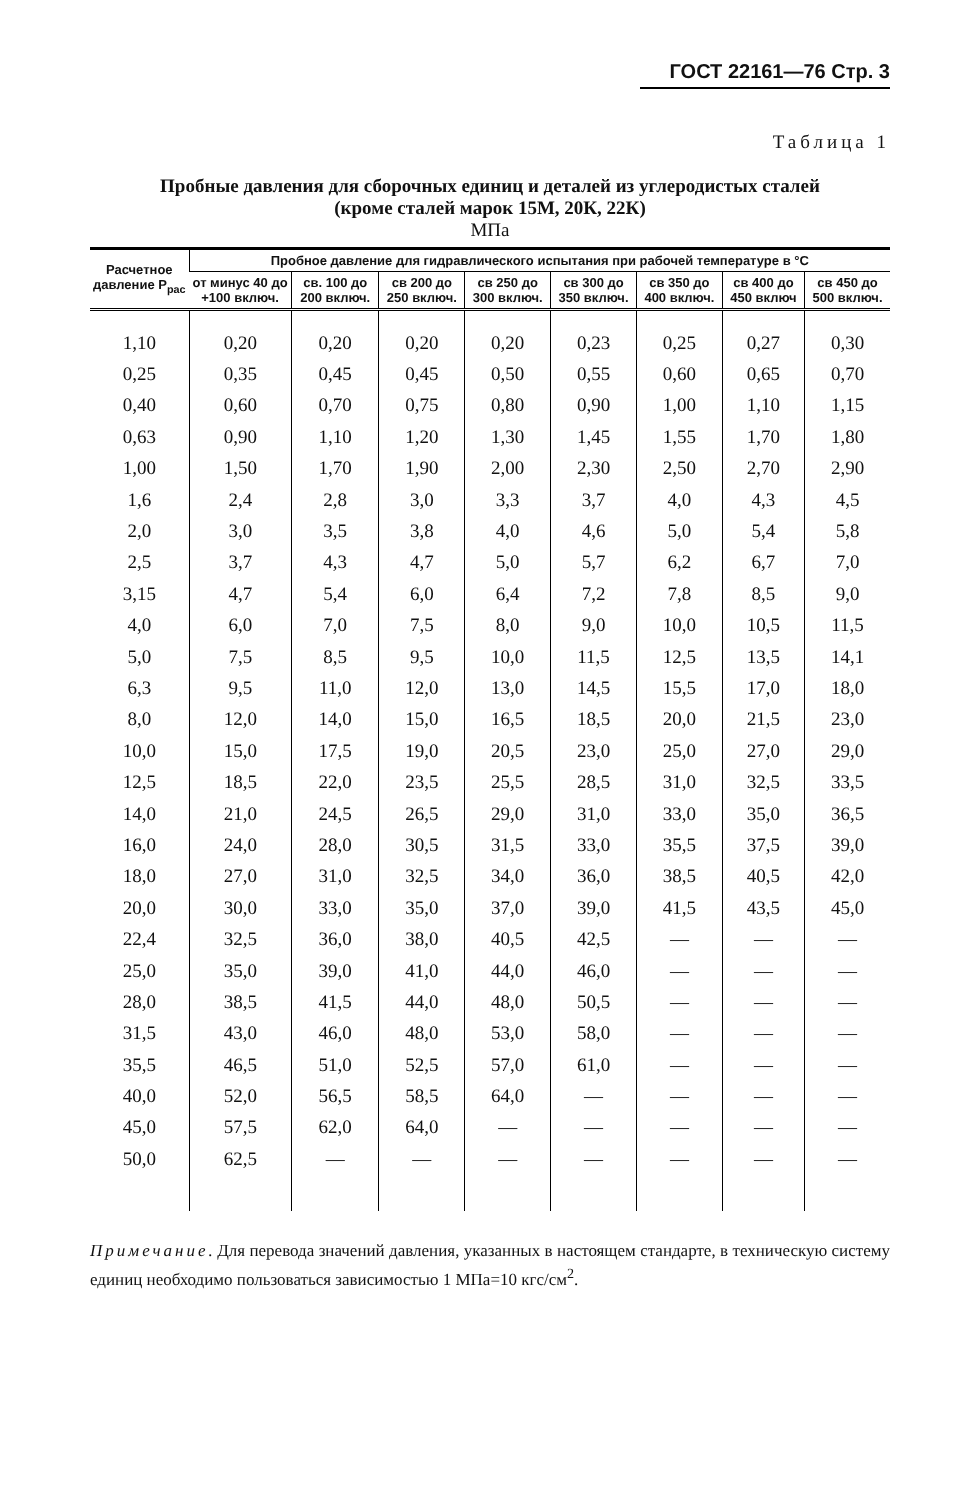ГОСТ 22161—76 Стр. 3
Таблица 1
Пробные давления для сборочных единиц и деталей из углеродистых сталей
(кроме сталей марок 15М, 20К, 22К)
МПа
| Расчет­ное дав­ление P<sub>рас</sub> | Пробное давление для гидравлического испытания при рабочей температуре в °С | | | | | | | |
| --- | --- | --- | --- | --- | --- | --- | --- | --- |
| | от минус 40 до +100 включ. | св. 100 до 200 включ. | св 200 до 250 включ. | св 250 до 300 включ. | св 300 до 350 включ. | св 350 до 400 включ. | св 400 до 450 включ | св 450 до 500 включ. |
| 1,10 | 0,20 | 0,20 | 0,20 | 0,20 | 0,23 | 0,25 | 0,27 | 0,30 |
| 0,25 | 0,35 | 0,45 | 0,45 | 0,50 | 0,55 | 0,60 | 0,65 | 0,70 |
| 0,40 | 0,60 | 0,70 | 0,75 | 0,80 | 0,90 | 1,00 | 1,10 | 1,15 |
| 0,63 | 0,90 | 1,10 | 1,20 | 1,30 | 1,45 | 1,55 | 1,70 | 1,80 |
| 1,00 | 1,50 | 1,70 | 1,90 | 2,00 | 2,30 | 2,50 | 2,70 | 2,90 |
| 1,6 | 2,4 | 2,8 | 3,0 | 3,3 | 3,7 | 4,0 | 4,3 | 4,5 |
| 2,0 | 3,0 | 3,5 | 3,8 | 4,0 | 4,6 | 5,0 | 5,4 | 5,8 |
| 2,5 | 3,7 | 4,3 | 4,7 | 5,0 | 5,7 | 6,2 | 6,7 | 7,0 |
| 3,15 | 4,7 | 5,4 | 6,0 | 6,4 | 7,2 | 7,8 | 8,5 | 9,0 |
| 4,0 | 6,0 | 7,0 | 7,5 | 8,0 | 9,0 | 10,0 | 10,5 | 11,5 |
| 5,0 | 7,5 | 8,5 | 9,5 | 10,0 | 11,5 | 12,5 | 13,5 | 14,1 |
| 6,3 | 9,5 | 11,0 | 12,0 | 13,0 | 14,5 | 15,5 | 17,0 | 18,0 |
| 8,0 | 12,0 | 14,0 | 15,0 | 16,5 | 18,5 | 20,0 | 21,5 | 23,0 |
| 10,0 | 15,0 | 17,5 | 19,0 | 20,5 | 23,0 | 25,0 | 27,0 | 29,0 |
| 12,5 | 18,5 | 22,0 | 23,5 | 25,5 | 28,5 | 31,0 | 32,5 | 33,5 |
| 14,0 | 21,0 | 24,5 | 26,5 | 29,0 | 31,0 | 33,0 | 35,0 | 36,5 |
| 16,0 | 24,0 | 28,0 | 30,5 | 31,5 | 33,0 | 35,5 | 37,5 | 39,0 |
| 18,0 | 27,0 | 31,0 | 32,5 | 34,0 | 36,0 | 38,5 | 40,5 | 42,0 |
| 20,0 | 30,0 | 33,0 | 35,0 | 37,0 | 39,0 | 41,5 | 43,5 | 45,0 |
| 22,4 | 32,5 | 36,0 | 38,0 | 40,5 | 42,5 | — | — | — |
| 25,0 | 35,0 | 39,0 | 41,0 | 44,0 | 46,0 | — | — | — |
| 28,0 | 38,5 | 41,5 | 44,0 | 48,0 | 50,5 | — | — | — |
| 31,5 | 43,0 | 46,0 | 48,0 | 53,0 | 58,0 | — | — | — |
| 35,5 | 46,5 | 51,0 | 52,5 | 57,0 | 61,0 | — | — | — |
| 40,0 | 52,0 | 56,5 | 58,5 | 64,0 | — | — | — | — |
| 45,0 | 57,5 | 62,0 | 64,0 | — | — | — | — | — |
| 50,0 | 62,5 | — | — | — | — | — | — | — |
Примечание. Для перевода значений давления, указанных в настоящем стандарте, в техническую систему единиц необходимо пользоваться зависимостью 1 МПа=10 кгс/см<sup>2</sup>.